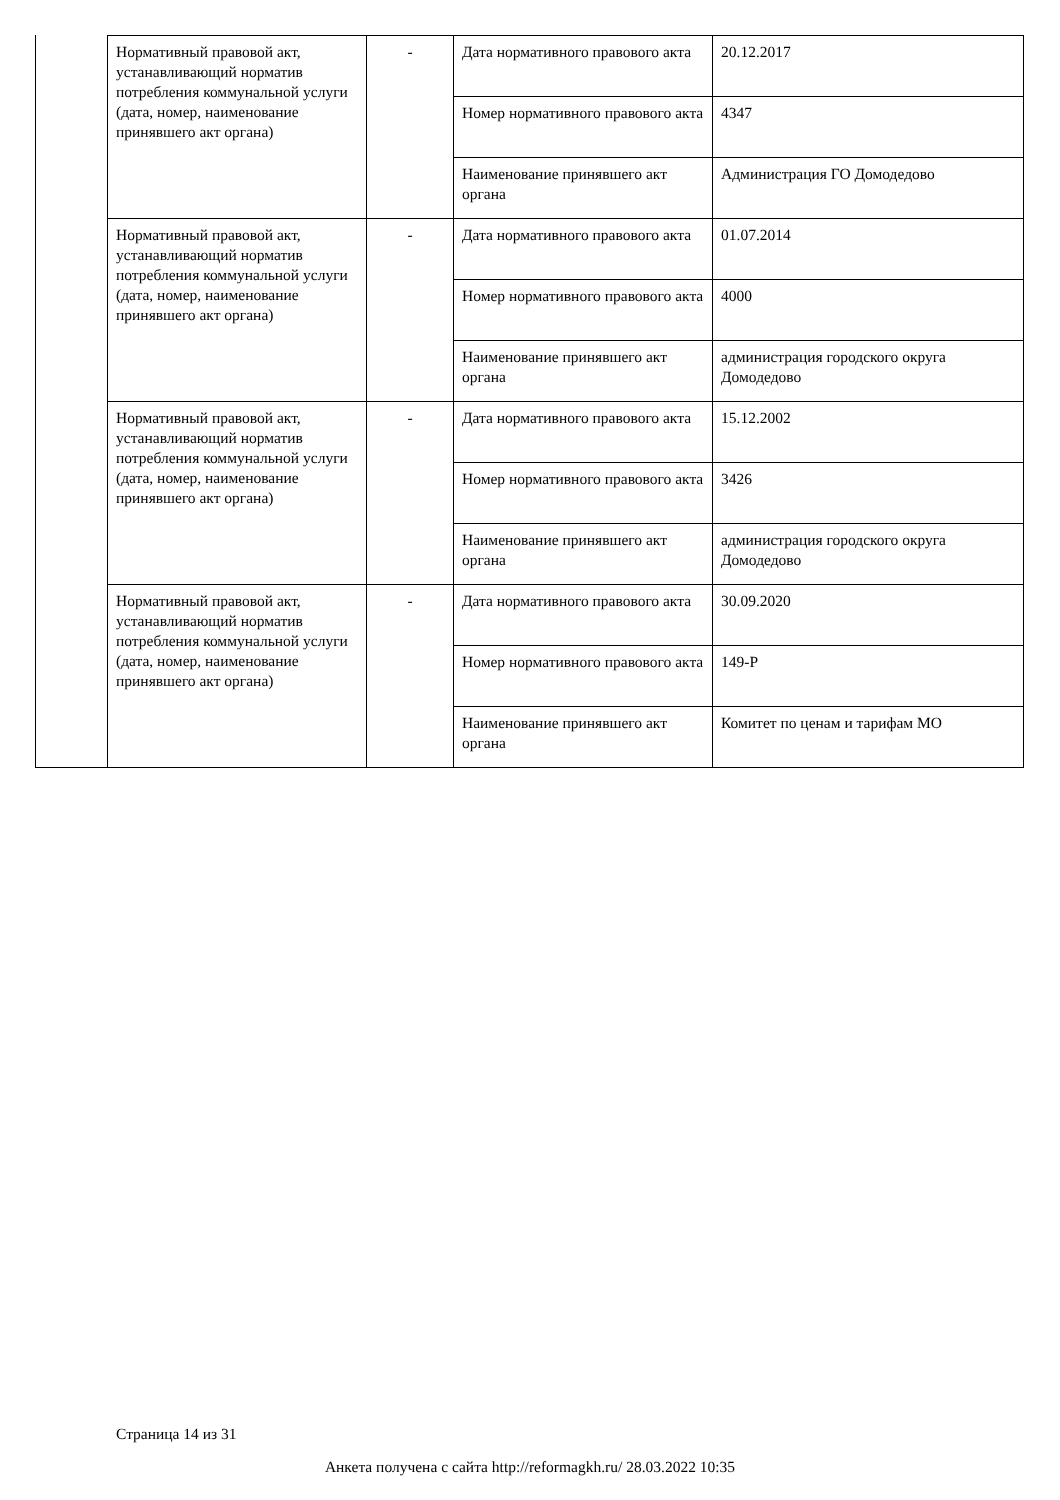| Нормативный правовой акт, устанавливающий норматив потребления коммунальной услуги (дата, номер, наименование принявшего акт органа) | - | Дата нормативного правового акта | 20.12.2017 |
| | | Номер нормативного правового акта | 4347 |
| | | Наименование принявшего акт органа | Администрация ГО Домодедово |
| Нормативный правовой акт, устанавливающий норматив потребления коммунальной услуги (дата, номер, наименование принявшего акт органа) | - | Дата нормативного правового акта | 01.07.2014 |
| | | Номер нормативного правового акта | 4000 |
| | | Наименование принявшего акт органа | администрация городского округа Домодедово |
| Нормативный правовой акт, устанавливающий норматив потребления коммунальной услуги (дата, номер, наименование принявшего акт органа) | - | Дата нормативного правового акта | 15.12.2002 |
| | | Номер нормативного правового акта | 3426 |
| | | Наименование принявшего акт органа | администрация городского округа Домодедово |
| Нормативный правовой акт, устанавливающий норматив потребления коммунальной услуги (дата, номер, наименование принявшего акт органа) | - | Дата нормативного правового акта | 30.09.2020 |
| | | Номер нормативного правового акта | 149-Р |
| | | Наименование принявшего акт органа | Комитет по ценам и тарифам МО |
Страница 14 из 31
Анкета получена с сайта http://reformagkh.ru/ 28.03.2022 10:35